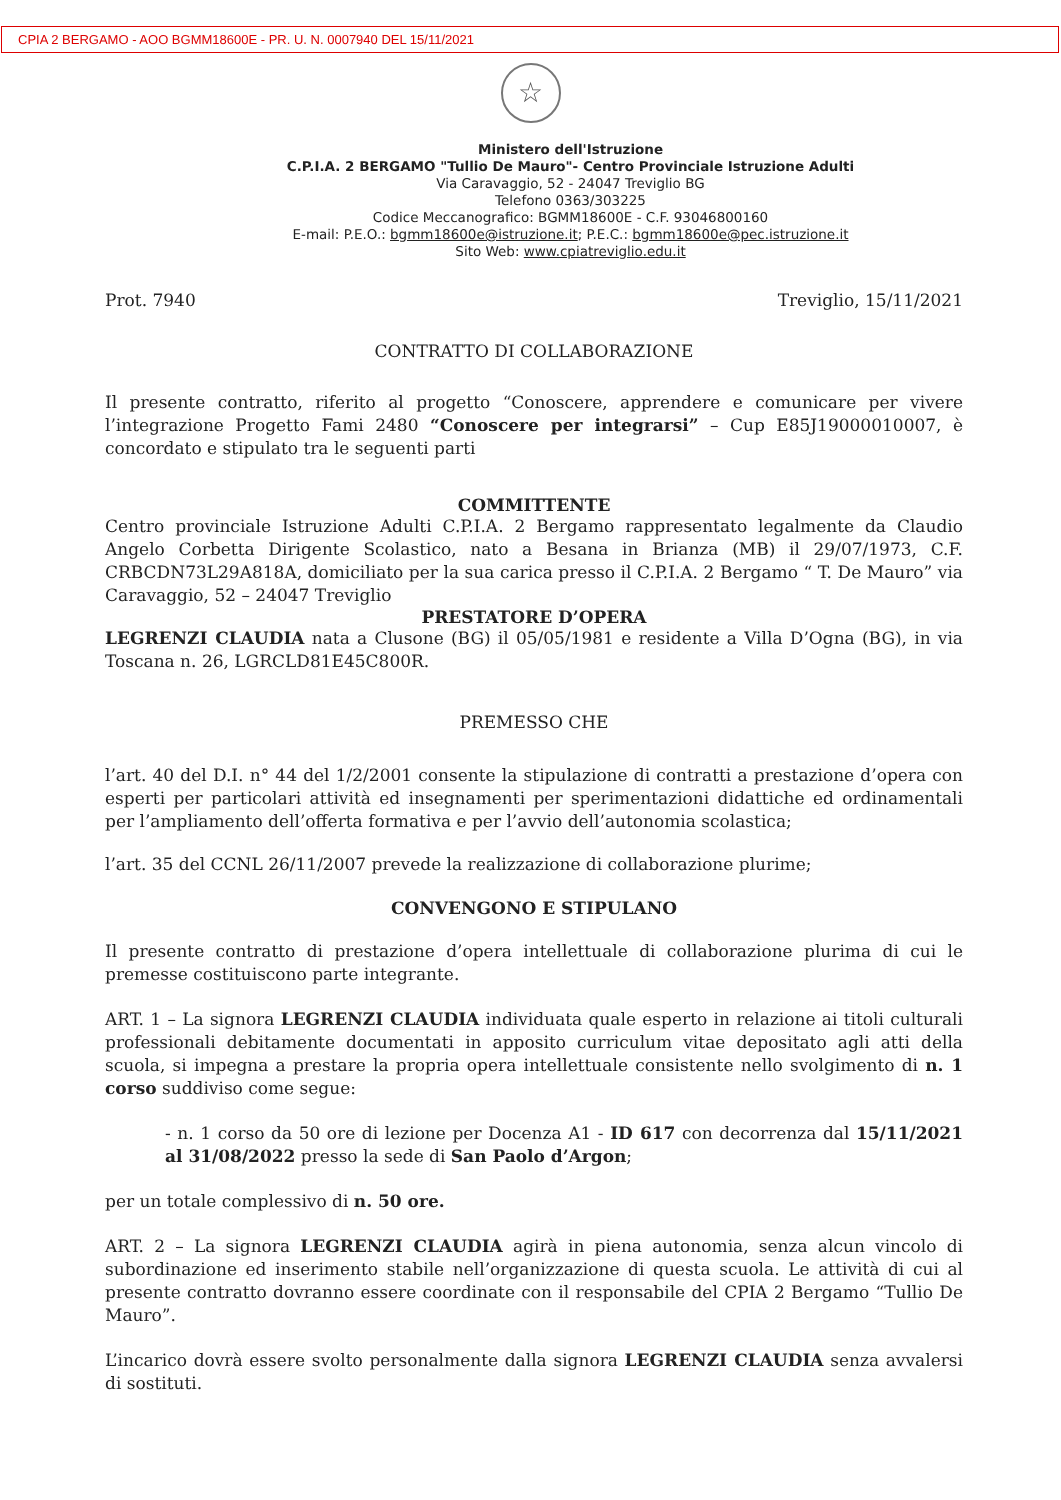CPIA 2 BERGAMO - AOO BGMM18600E - PR. U. N. 0007940 DEL 15/11/2021
☆
Ministero dell'Istruzione
C.P.I.A. 2 BERGAMO "Tullio De Mauro"- Centro Provinciale Istruzione Adulti
Via Caravaggio, 52 - 24047 Treviglio BG
Telefono 0363/303225
Codice Meccanografico: BGMM18600E - C.F. 93046800160
E-mail: P.E.O.: bgmm18600e@istruzione.it; P.E.C.: bgmm18600e@pec.istruzione.it
Sito Web: www.cpiatreviglio.edu.it
Prot. 7940 Treviglio, 15/11/2021
CONTRATTO DI COLLABORAZIONE
Il presente contratto, riferito al progetto “Conoscere, apprendere e comunicare per vivere l’integrazione Progetto Fami 2480 “Conoscere per integrarsi” – Cup E85J19000010007, è concordato e stipulato tra le seguenti parti
COMMITTENTE
Centro provinciale Istruzione Adulti C.P.I.A. 2 Bergamo rappresentato legalmente da Claudio Angelo Corbetta Dirigente Scolastico, nato a Besana in Brianza (MB) il 29/07/1973, C.F. CRBCDN73L29A818A, domiciliato per la sua carica presso il C.P.I.A. 2 Bergamo “ T. De Mauro” via Caravaggio, 52 – 24047 Treviglio
PRESTATORE D’OPERA
LEGRENZI CLAUDIA nata a Clusone (BG) il 05/05/1981 e residente a Villa D’Ogna (BG), in via Toscana n. 26, LGRCLD81E45C800R.
PREMESSO CHE
l’art. 40 del D.I. n° 44 del 1/2/2001 consente la stipulazione di contratti a prestazione d’opera con esperti per particolari attività ed insegnamenti per sperimentazioni didattiche ed ordinamentali per l’ampliamento dell’offerta formativa e per l’avvio dell’autonomia scolastica;
l’art. 35 del CCNL 26/11/2007 prevede la realizzazione di collaborazione plurime;
CONVENGONO E STIPULANO
Il presente contratto di prestazione d’opera intellettuale di collaborazione plurima di cui le premesse costituiscono parte integrante.
ART. 1 – La signora LEGRENZI CLAUDIA individuata quale esperto in relazione ai titoli culturali professionali debitamente documentati in apposito curriculum vitae depositato agli atti della scuola, si impegna a prestare la propria opera intellettuale consistente nello svolgimento di n. 1 corso suddiviso come segue:
- n. 1 corso da 50 ore di lezione per Docenza A1 - ID 617 con decorrenza dal 15/11/2021 al 31/08/2022 presso la sede di San Paolo d’Argon;
per un totale complessivo di n. 50 ore.
ART. 2 – La signora LEGRENZI CLAUDIA agirà in piena autonomia, senza alcun vincolo di subordinazione ed inserimento stabile nell’organizzazione di questa scuola. Le attività di cui al presente contratto dovranno essere coordinate con il responsabile del CPIA 2 Bergamo “Tullio De Mauro”.
L’incarico dovrà essere svolto personalmente dalla signora LEGRENZI CLAUDIA senza avvalersi di sostituti.